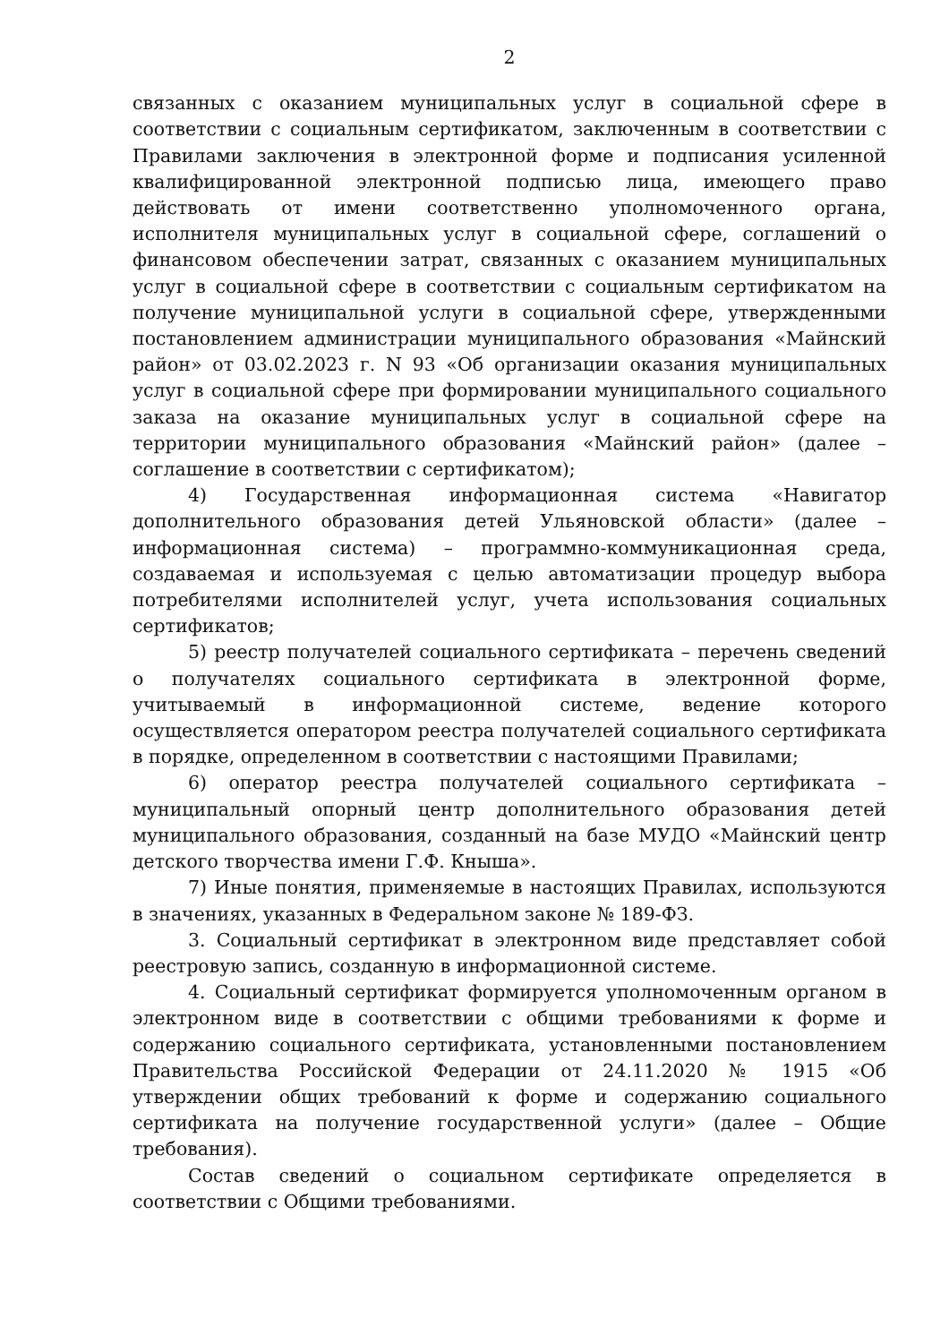2
связанных с оказанием муниципальных услуг в социальной сфере в соответствии с социальным сертификатом, заключенным в соответствии с Правилами заключения в электронной форме и подписания усиленной квалифицированной электронной подписью лица, имеющего право действовать от имени соответственно уполномоченного органа, исполнителя муниципальных услуг в социальной сфере, соглашений о финансовом обеспечении затрат, связанных с оказанием муниципальных услуг в социальной сфере в соответствии с социальным сертификатом на получение муниципальной услуги в социальной сфере, утвержденными постановлением администрации муниципального образования «Майнский район» от 03.02.2023 г. N 93 «Об организации оказания муниципальных услуг в социальной сфере при формировании муниципального социального заказа на оказание муниципальных услуг в социальной сфере на территории муниципального образования «Майнский район» (далее – соглашение в соответствии с сертификатом);
4) Государственная информационная система «Навигатор дополнительного образования детей Ульяновской области» (далее – информационная система) – программно-коммуникационная среда, создаваемая и используемая с целью автоматизации процедур выбора потребителями исполнителей услуг, учета использования социальных сертификатов;
5) реестр получателей социального сертификата – перечень сведений о получателях социального сертификата в электронной форме, учитываемый в информационной системе, ведение которого осуществляется оператором реестра получателей социального сертификата в порядке, определенном в соответствии с настоящими Правилами;
6) оператор реестра получателей социального сертификата – муниципальный опорный центр дополнительного образования детей муниципального образования, созданный на базе МУДО «Майнский центр детского творчества имени Г.Ф. Кныша».
7) Иные понятия, применяемые в настоящих Правилах, используются в значениях, указанных в Федеральном законе № 189-ФЗ.
3. Социальный сертификат в электронном виде представляет собой реестровую запись, созданную в информационной системе.
4. Социальный сертификат формируется уполномоченным органом в электронном виде в соответствии с общими требованиями к форме и содержанию социального сертификата, установленными постановлением Правительства Российской Федерации от 24.11.2020 № 1915 «Об утверждении общих требований к форме и содержанию социального сертификата на получение государственной услуги» (далее – Общие требования).
Состав сведений о социальном сертификате определяется в соответствии с Общими требованиями.